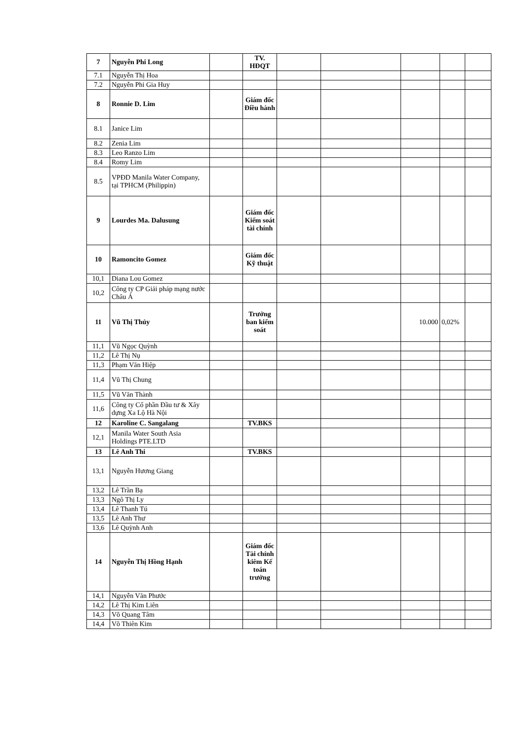| 7 | Nguyễn Phi Long | | TV. HĐQT | | | | | |
| 7.1 | Nguyễn Thị Hoa | | | | | | | |
| 7.2 | Nguyễn Phi Gia Huy | | | | | | | |
| 8 | Ronnie D. Lim | | Giám đốc Điều hành | | | | | |
| 8.1 | Janice Lim | | | | | | | |
| 8.2 | Zenia Lim | | | | | | | |
| 8.3 | Leo Ranzo Lim | | | | | | | |
| 8.4 | Romy Lim | | | | | | | |
| 8.5 | VPĐD Manila Water Company, tại TPHCM (Philippin) | | | | | | | |
| 9 | Lourdes Ma. Dalusung | | Giám đốc Kiểm soát tài chính | | | | | |
| 10 | Ramoncito Gomez | | Giám đốc Kỹ thuật | | | | | |
| 10,1 | Diana Lou Gomez | | | | | | | |
| 10,2 | Công ty CP Giải pháp mạng nước Châu Á | | | | | | | |
| 11 | Vũ Thị Thủy | | Trưởng ban kiểm soát | | | 10.000 | 0,02% | |
| 11,1 | Vũ Ngọc Quỳnh | | | | | | | |
| 11,2 | Lê Thị Nụ | | | | | | | |
| 11,3 | Phạm Văn Hiệp | | | | | | | |
| 11,4 | Vũ Thị Chung | | | | | | | |
| 11,5 | Vũ Văn Thành | | | | | | | |
| 11,6 | Công ty Cổ phần Đầu tư & Xây dựng Xa Lộ Hà Nội | | | | | | | |
| 12 | Karoline C. Sangalang | | TV.BKS | | | | | |
| 12,1 | Manila Water South Asia Holdings PTE.LTD | | | | | | | |
| 13 | Lê Anh Thi | | TV.BKS | | | | | |
| 13,1 | Nguyễn Hương Giang | | | | | | | |
| 13,2 | Lê Trần Bạ | | | | | | | |
| 13,3 | Ngô Thị Ly | | | | | | | |
| 13,4 | Lê Thanh Tú | | | | | | | |
| 13,5 | Lê Anh Thư | | | | | | | |
| 13,6 | Lê Quỳnh Anh | | | | | | | |
| 14 | Nguyễn Thị Hồng Hạnh | | Giám đốc Tài chính kiêm Kế toán trưởng | | | | | |
| 14,1 | Nguyễn Văn Phước | | | | | | | |
| 14,2 | Lê Thị Kim Liên | | | | | | | |
| 14,3 | Võ Quang Tâm | | | | | | | |
| 14,4 | Võ Thiên Kim | | | | | | | |